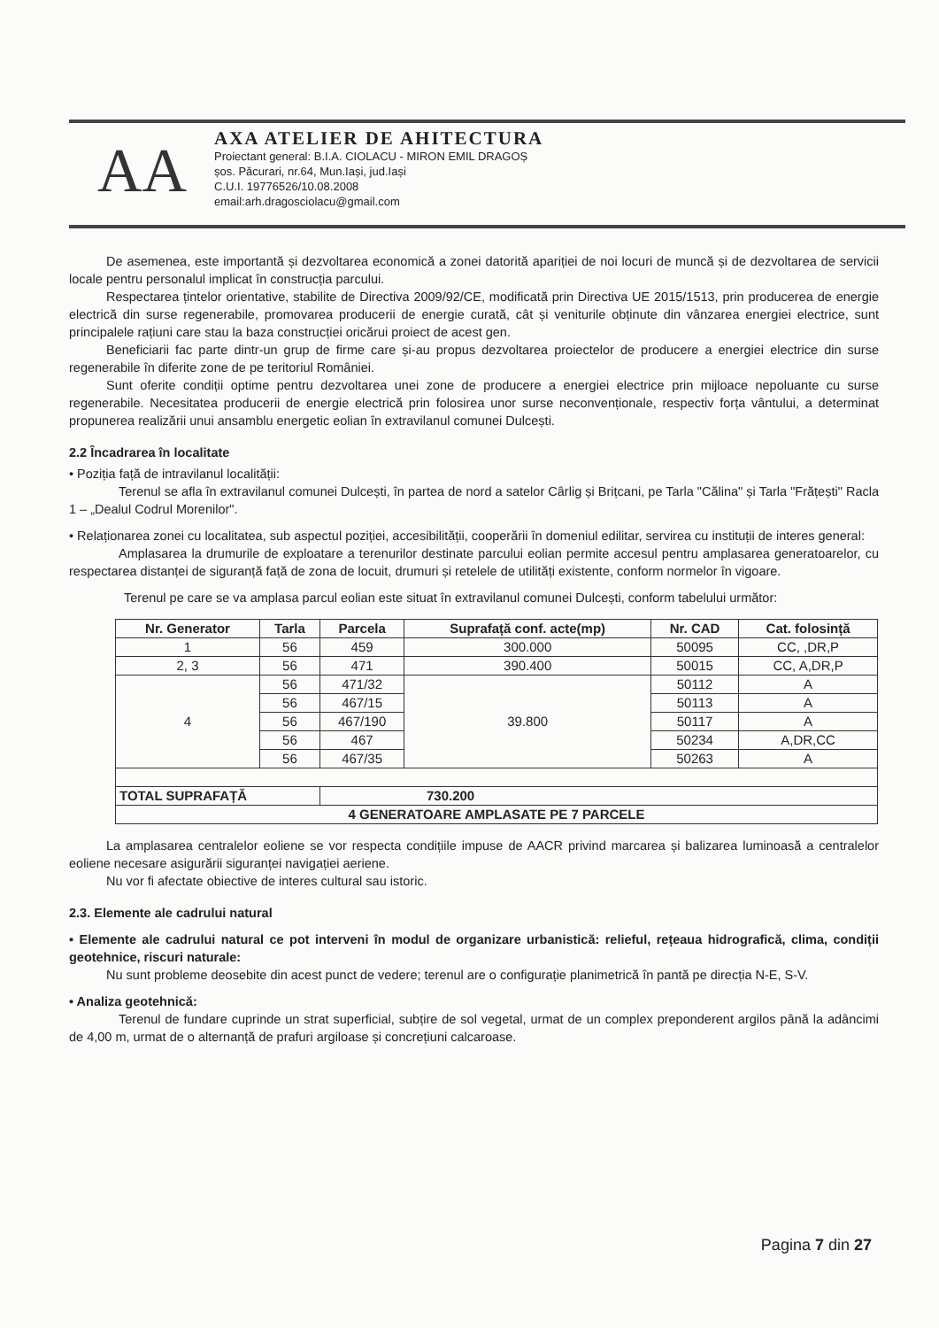AA
AXA ATELIER DE AHITECTURA
Proiectant general: B.I.A. CIOLACU - MIRON EMIL DRAGOȘ
șos. Păcurari, nr.64, Mun.Iași, jud.Iași
C.U.I. 19776526/10.08.2008
email:arh.dragosciolacu@gmail.com
De asemenea, este importantă și dezvoltarea economică a zonei datorită apariției de noi locuri de muncă și de dezvoltarea de servicii locale pentru personalul implicat în construcția parcului.
Respectarea țintelor orientative, stabilite de Directiva 2009/92/CE, modificată prin Directiva UE 2015/1513, prin producerea de energie electrică din surse regenerabile, promovarea producerii de energie curată, cât și veniturile obținute din vânzarea energiei electrice, sunt principalele rațiuni care stau la baza construcției oricărui proiect de acest gen.
Beneficiarii fac parte dintr-un grup de firme care și-au propus dezvoltarea proiectelor de producere a energiei electrice din surse regenerabile în diferite zone de pe teritoriul României.
Sunt oferite condiții optime pentru dezvoltarea unei zone de producere a energiei electrice prin mijloace nepoluante cu surse regenerabile. Necesitatea producerii de energie electrică prin folosirea unor surse neconvenționale, respectiv forța vântului, a determinat propunerea realizării unui ansamblu energetic eolian în extravilanul comunei Dulcești.
2.2 Încadrarea în localitate
• Poziția față de intravilanul localității:
Terenul se afla în extravilanul comunei Dulcești, în partea de nord a satelor Cârlig și Brițcani, pe Tarla "Călina" și Tarla "Frățești" Racla 1 – „Dealul Codrul Morenilor".
• Relaționarea zonei cu localitatea, sub aspectul poziției, accesibilității, cooperării în domeniul edilitar, servirea cu instituții de interes general:
Amplasarea la drumurile de exploatare a terenurilor destinate parcului eolian permite accesul pentru amplasarea generatoarelor, cu respectarea distanței de siguranță față de zona de locuit, drumuri și retelele de utilități existente, conform normelor în vigoare.
Terenul pe care se va amplasa parcul eolian este situat în extravilanul comunei Dulcești, conform tabelului următor:
| Nr. Generator | Tarla | Parcela | Suprafață conf. acte(mp) | Nr. CAD | Cat. folosință |
| --- | --- | --- | --- | --- | --- |
| 1 | 56 | 459 | 300.000 | 50095 | CC, ,DR,P |
| 2, 3 | 56 | 471 | 390.400 | 50015 | CC, A,DR,P |
| 4 | 56 | 471/32 | 39.800 | 50112 | A |
| | 56 | 467/15 | | 50113 | A |
| | 56 | 467/190 | | 50117 | A |
| | 56 | 467 | | 50234 | A,DR,CC |
| | 56 | 467/35 | | 50263 | A |
| TOTAL SUPRAFAȚĂ | | 730.200 | | | |
| 4 GENERATOARE AMPLASATE PE 7 PARCELE | | | | | |
La amplasarea centralelor eoliene se vor respecta condițiile impuse de AACR privind marcarea și balizarea luminoasă a centralelor eoliene necesare asigurării siguranței navigației aeriene.
Nu vor fi afectate obiective de interes cultural sau istoric.
2.3. Elemente ale cadrului natural
• Elemente ale cadrului natural ce pot interveni în modul de organizare urbanistică: relieful, rețeaua hidrografică, clima, condiții geotehnice, riscuri naturale:
Nu sunt probleme deosebite din acest punct de vedere; terenul are o configurație planimetrică în pantă pe direcția N-E, S-V.
• Analiza geotehnică:
Terenul de fundare cuprinde un strat superficial, subțire de sol vegetal, urmat de un complex preponderent argilos până la adâncimi de 4,00 m, urmat de o alternanță de prafuri argiloase și concrețiuni calcaroase.
Pagina 7 din 27